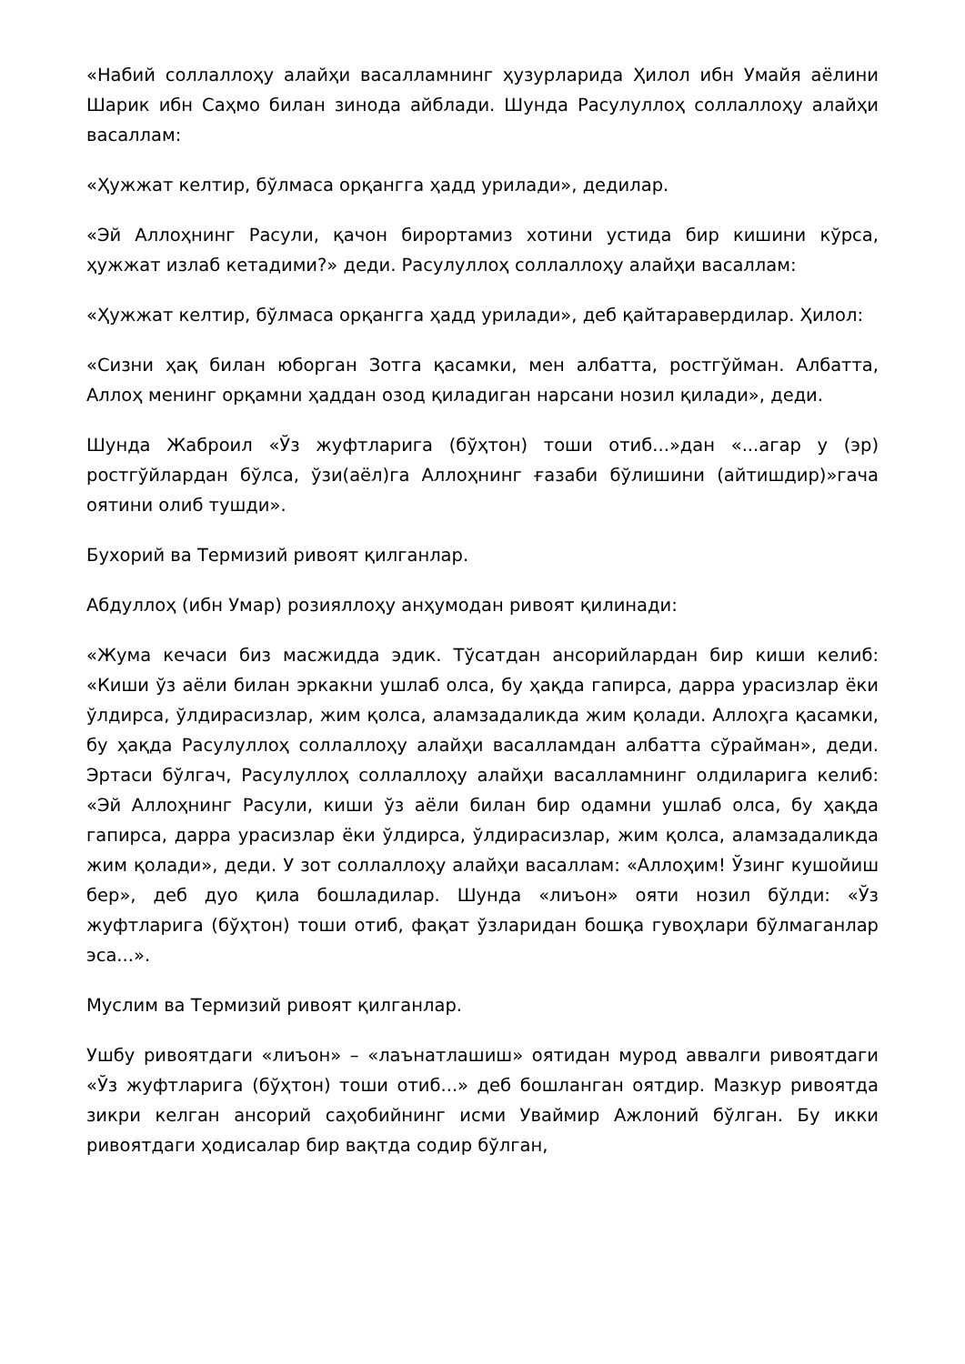«Набий соллаллоҳу алайҳи васалламнинг ҳузурларида Ҳилол ибн Умайя аёлини Шарик ибн Саҳмо билан зинода айблади. Шунда Расулуллоҳ соллаллоҳу алайҳи васаллам:
«Ҳужжат келтир, бўлмаса орқангга ҳадд урилади», дедилар.
«Эй Аллоҳнинг Расули, қачон бирортамиз хотини устида бир кишини кўрса, ҳужжат излаб кетадими?» деди. Расулуллоҳ соллаллоҳу алайҳи васаллам:
«Ҳужжат келтир, бўлмаса орқангга ҳадд урилади», деб қайтаравердилар. Ҳилол:
«Сизни ҳақ билан юборган Зотга қасамки, мен албатта, ростгўйман. Албатта, Аллоҳ менинг орқамни ҳаддан озод қиладиган нарсани нозил қилади», деди.
Шунда Жаброил «Ўз жуфтларига (бўҳтон) тоши отиб...»дан «...агар у (эр) ростгўйлардан бўлса, ўзи(аёл)га Аллоҳнинг ғазаби бўлишини (айтишдир)»гача оятини олиб тушди».
Бухорий ва Термизий ривоят қилганлар.
Абдуллоҳ (ибн Умар) розияллоҳу анҳумодан ривоят қилинади:
«Жума кечаси биз масжидда эдик. Тўсатдан ансорийлардан бир киши келиб: «Киши ўз аёли билан эркакни ушлаб олса, бу ҳақда гапирса, дарра урасизлар ёки ўлдирса, ўлдирасизлар, жим қолса, аламзадаликда жим қолади. Аллоҳга қасамки, бу ҳақда Расулуллоҳ соллаллоҳу алайҳи васалламдан албатта сўрайман», деди. Эртаси бўлгач, Расулуллоҳ соллаллоҳу алайҳи васалламнинг олдиларига келиб: «Эй Аллоҳнинг Расули, киши ўз аёли билан бир одамни ушлаб олса, бу ҳақда гапирса, дарра урасизлар ёки ўлдирса, ўлдирасизлар, жим қолса, аламзадаликда жим қолади», деди. У зот соллаллоҳу алайҳи васаллам: «Аллоҳим! Ўзинг кушойиш бер», деб дуо қила бошладилар. Шунда «лиъон» ояти нозил бўлди: «Ўз жуфтларига (бўҳтон) тоши отиб, фақат ўзларидан бошқа гувоҳлари бўлмаганлар эса...».
Муслим ва Термизий ривоят қилганлар.
Ушбу ривоятдаги «лиъон» – «лаънатлашиш» оятидан мурод аввалги ривоятдаги «Ўз жуфтларига (бўҳтон) тоши отиб...» деб бошланган оятдир. Мазкур ривоятда зикри келган ансорий саҳобийнинг исми Уваймир Ажлоний бўлган. Бу икки ривоятдаги ҳодисалар бир вақтда содир бўлган,